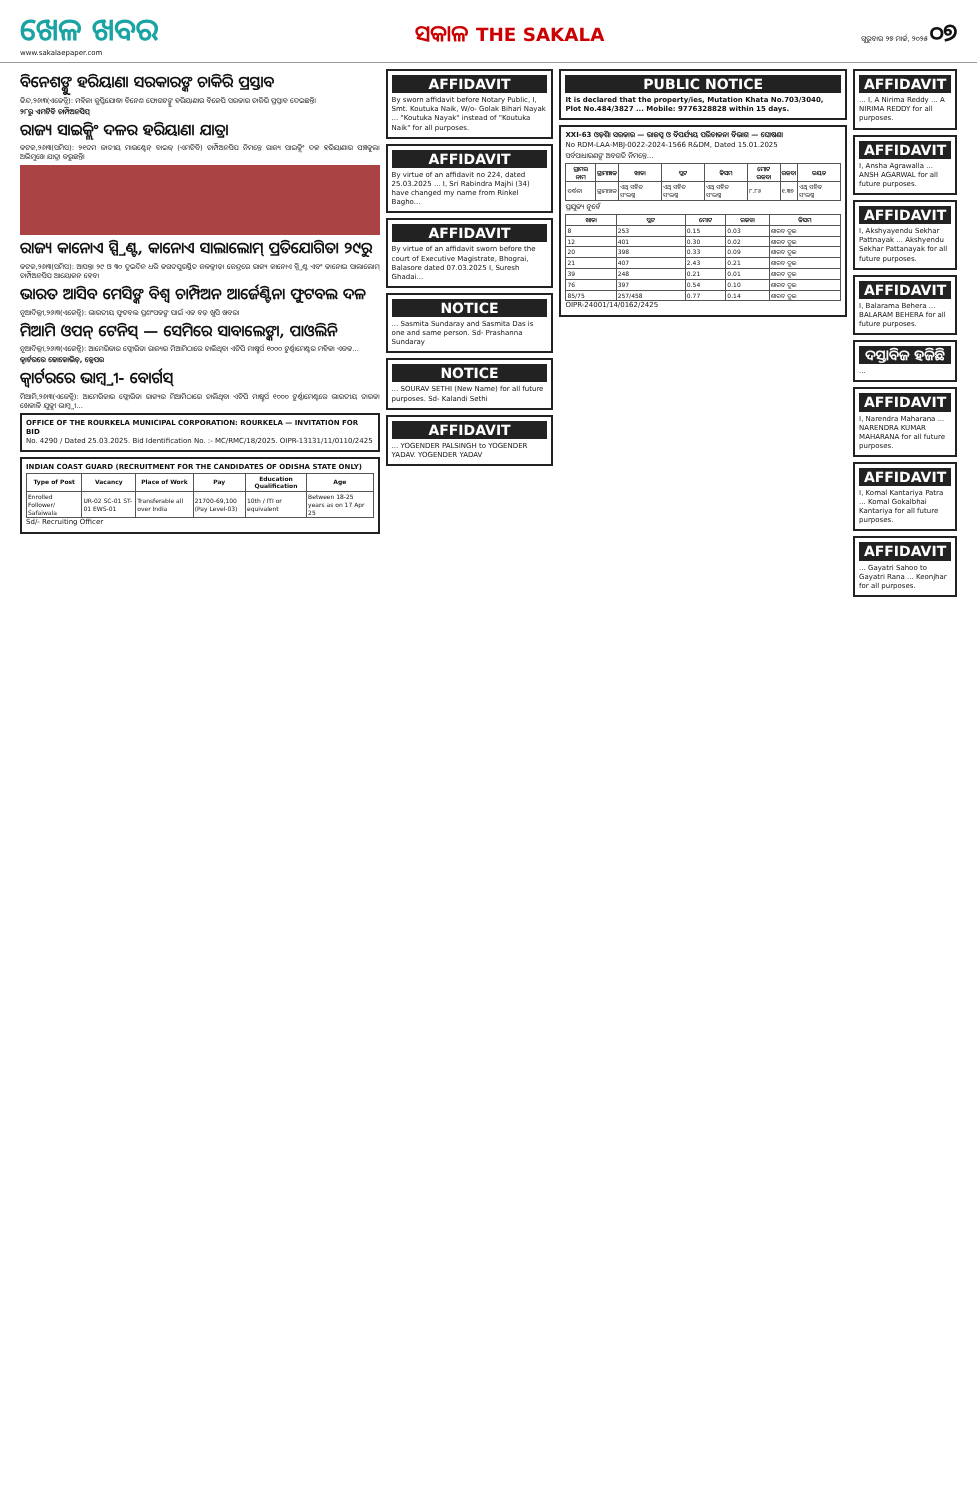ଖେଳ ଖବର
www.sakalaepaper.com
ସକାଳ THE SAKALA
ଗୁରୁବାର ୨୭ ମାର୍ଚ୍ଚ, ୨୦୨୫ ୦୭
ବିନେଶଙ୍କୁ ହରିୟାଣା ସରକାରଙ୍କ ଚାକିରି ପ୍ରସ୍ତାବ
ଜିନ୍ଦ,୨୬।୩(ଏଜେନ୍ସି): ମହିଳା କୁସ୍ତିଯୋଦ୍ଧା ବିନେଶ ଫୋଗଟଙ୍କୁ ହରିୟାଣାର ବିଜେପି ସରକାର ଚାକିରି ପ୍ରସ୍ତାବ ଦେଇଛନ୍ତି।
୨୮ରୁ ଏମଟିବି ଚାମ୍ପିଅନସିପ୍
ରାଜ୍ୟ ସାଇକ୍ଲିଂ ଦଳର ହରିୟାଣା ଯାତ୍ରା
କଟକ,୨୬।୩(ସମିସ): ୨୧ତମ ଜାତୀୟ ମାଉଣ୍ଟେନ୍ ବାଇକ୍ (ଏମଟିବି) ଚାମ୍ପିଅନସିପ ନିମନ୍ତେ ରାଜ୍ୟ ସାଇକ୍ଲିଂ ଦଳ ହରିୟାଣାର ପଞ୍ଚକୁଲା ଅଭିମୁଖେ ଯାତ୍ରା କରୁଛନ୍ତି।
ରାଜ୍ୟ କାନୋଏ ସ୍ପ୍ରିଣ୍ଟ, କାନୋଏ ସାଲାଲୋମ୍ ପ୍ରତିଯୋଗିତା ୨୯ରୁ
କଟକ,୨୬।୩(ସମିସ): ଆସନ୍ତା ୨୯ ଓ ୩୦ ଦୁଇଦିନ ଧରି ଜଗତପୁରସ୍ଥିତ ଜଳକ୍ରୀଡ଼ା କେନ୍ଦ୍ରରେ ରାଜ୍ୟ କାନୋଏ ସ୍ପ୍ରିଣ୍ଟ ଏବଂ କାନୋଇ ସାଲାଲୋମ୍ ଚାମ୍ପିଅନସିପ ଆୟୋଜନ ହେବ।
ଭାରତ ଆସିବ ମେସିଙ୍କ ବିଶ୍ୱ ଚାମ୍ପିଅନ ଆର୍ଜେଣ୍ଟିନା ଫୁଟବଲ ଦଳ
ନୂଆଦିଲ୍ଲୀ,୨୬।୩(ଏଜେନ୍ସି): ଭାରତୀୟ ଫୁଟବଲ ପ୍ରଶଂସକଙ୍କ ପାଇଁ ଏକ ବଡ଼ ଖୁସି ଖବର।
ମିଆମି ଓପନ୍ ଟେନିସ୍ — ସେମିରେ ସାବାଲେଙ୍କା, ପାଓଲିନି
ନୂଆଦିଲ୍ଲୀ,୨୬।୩(ଏଜେନ୍ସି): ଆମେରିକାର ଫ୍ଲୋରିଡା ରାଜ୍ୟର ମିଆମିଠାରେ ଚାଲିଥିବା ଏଟିପି ମାଷ୍ଟର୍ସ ୧୦୦୦ ଟୁର୍ଣ୍ଣାମେଣ୍ଟର ମହିଳା ଏକକ...
କ୍ୱାର୍ଟରରେ ଜୋକୋଭିଚ୍, ଡ୍ରେପର
କ୍ୱାର୍ଟରରେ ଭାମ୍ବ୍ରୀ- ବୋର୍ଗସ୍
ମିଆମି,୨୬।୩(ଏଜେନ୍ସି): ଆମେରିକାର ଫ୍ଲୋରିଡା ରାଜ୍ୟର ମିଆମିଠାରେ ଚାଲିଥିବା ଏଟିପି ମାଷ୍ଟର୍ସ ୧୦୦୦ ଟୁର୍ଣ୍ଣାମେଣ୍ଟରେ ଭାରତୀୟ ତାରକା ଖେଳାଳି ଯୁକ୍କୀ ଭାମ୍ବ୍ରୀ...
OFFICE OF THE ROURKELA MUNICIPAL CORPORATION: ROURKELA — INVITATION FOR BID
No. 4290 / Dated 25.03.2025. Bid Identification No. :- MC/RMC/18/2025. OIPR-13131/11/0110/2425
INDIAN COAST GUARD (RECRUITMENT FOR THE CANDIDATES OF ODISHA STATE ONLY)
| Type of Post | Vacancy | Place of Work | Pay | Education Qualification | Age |
| --- | --- | --- | --- | --- | --- |
| Enrolled Follower/ Safaiwala | UR-02 SC-01 ST-01 EWS-01 | Transferable all over India | 21700-69,100 (Pay Level-03) | 10th / ITI or equivalent | Between 18-25 years as on 17 Apr 25 |
Sd/- Recruiting Officer
AFFIDAVIT
By sworn affidavit before Notary Public, I, Smt. Koutuka Naik, W/o- Golak Bihari Nayak ... "Koutuka Nayak" instead of "Koutuka Naik" for all purposes.
AFFIDAVIT
By virtue of an affidavit no 224, dated 25.03.2025 ... I, Sri Rabindra Majhi (34) have changed my name from Rinkel Bagho...
AFFIDAVIT
By virtue of an affidavit sworn before the court of Executive Magistrate, Bhograi, Balasore dated 07.03.2025 I, Suresh Ghadai...
NOTICE
... Sasmita Sundaray and Sasmita Das is one and same person. Sd- Prashanna Sundaray
NOTICE
... SOURAV SETHI (New Name) for all future purposes. Sd- Kalandi Sethi
AFFIDAVIT
... YOGENDER PALSINGH to YOGENDER YADAV. YOGENDER YADAV
PUBLIC NOTICE
It is declared that the property/ies, Mutation Khata No.703/3040, Plot No.484/3827 ... Mobile: 9776328828 within 15 days.
XXI-63 ଓଡ଼ିଶା ସରକାର — ରାଜସ୍ୱ ଓ ବିପର୍ଯ୍ୟୟ ପରିଚାଳନା ବିଭାଗ — ଘୋଷଣା
No RDM-LAA-MBJ-0022-2024-1566 R&DM, Dated 15.01.2025
ସର୍ବସାଧାରଣଙ୍କ ଅବଗତି ନିମନ୍ତେ...
| ଗ୍ରାମର ନାମ | ଗ୍ରାମାଞ୍ଚଳ | ଖାତା | ପ୍ଲଟ | କିସମ | ମୋଟ ରକବା | ରକବା | ରୟତ |
| --- | --- | --- | --- | --- | --- | --- | --- |
| ବର୍ଦ୍ଧନା | ଗ୍ରାମାଞ୍ଚଳ | ଏଥି ସହିତ ସଂଲଗ୍ନ | ଏଥି ସହିତ ସଂଲଗ୍ନ | ଏଥି ସହିତ ସଂଲଗ୍ନ | ୮.୮୬ | ୧.୩୭ | ଏଥି ସହିତ ସଂଲଗ୍ନ |
ପ୍ରଯୁଜ୍ୟ ନୁହେଁ
| ଖାତା | ପ୍ଲଟ | ମୋଟ | ରକବା | କିସମ |
| --- | --- | --- | --- | --- |
| 8 | 253 | 0.15 | 0.03 | ଶାରଦ ଦୁଇ |
| 12 | 401 | 0.30 | 0.02 | ଶାରଦ ଦୁଇ |
| 20 | 398 | 0.33 | 0.09 | ଶାରଦ ଦୁଇ |
| 21 | 407 | 2.43 | 0.21 | ଶାରଦ ଦୁଇ |
| 39 | 248 | 0.21 | 0.01 | ଶାରଦ ଦୁଇ |
| 76 | 397 | 0.54 | 0.10 | ଶାରଦ ଦୁଇ |
| 85/75 | 257/458 | 0.77 | 0.14 | ଶାରଦ ଦୁଇ |
OIPR-24001/14/0162/2425
AFFIDAVIT
... I, A Nirima Reddy ... A NIRIMA REDDY for all purposes.
AFFIDAVIT
I, Ansha Agrawalla ... ANSH AGARWAL for all future purposes.
AFFIDAVIT
I, Akshyayendu Sekhar Pattnayak ... Akshyendu Sekhar Pattanayak for all future purposes.
AFFIDAVIT
I, Balarama Behera ... BALARAM BEHERA for all future purposes.
ଦସ୍ତାବିଜ ହଜିଛି
...
AFFIDAVIT
I, Narendra Maharana ... NARENDRA KUMAR MAHARANA for all future purposes.
AFFIDAVIT
I, Komal Kantariya Patra ... Komal Gokalbhai Kantariya for all future purposes.
AFFIDAVIT
... Gayatri Sahoo to Gayatri Rana ... Keonjhar for all purposes.